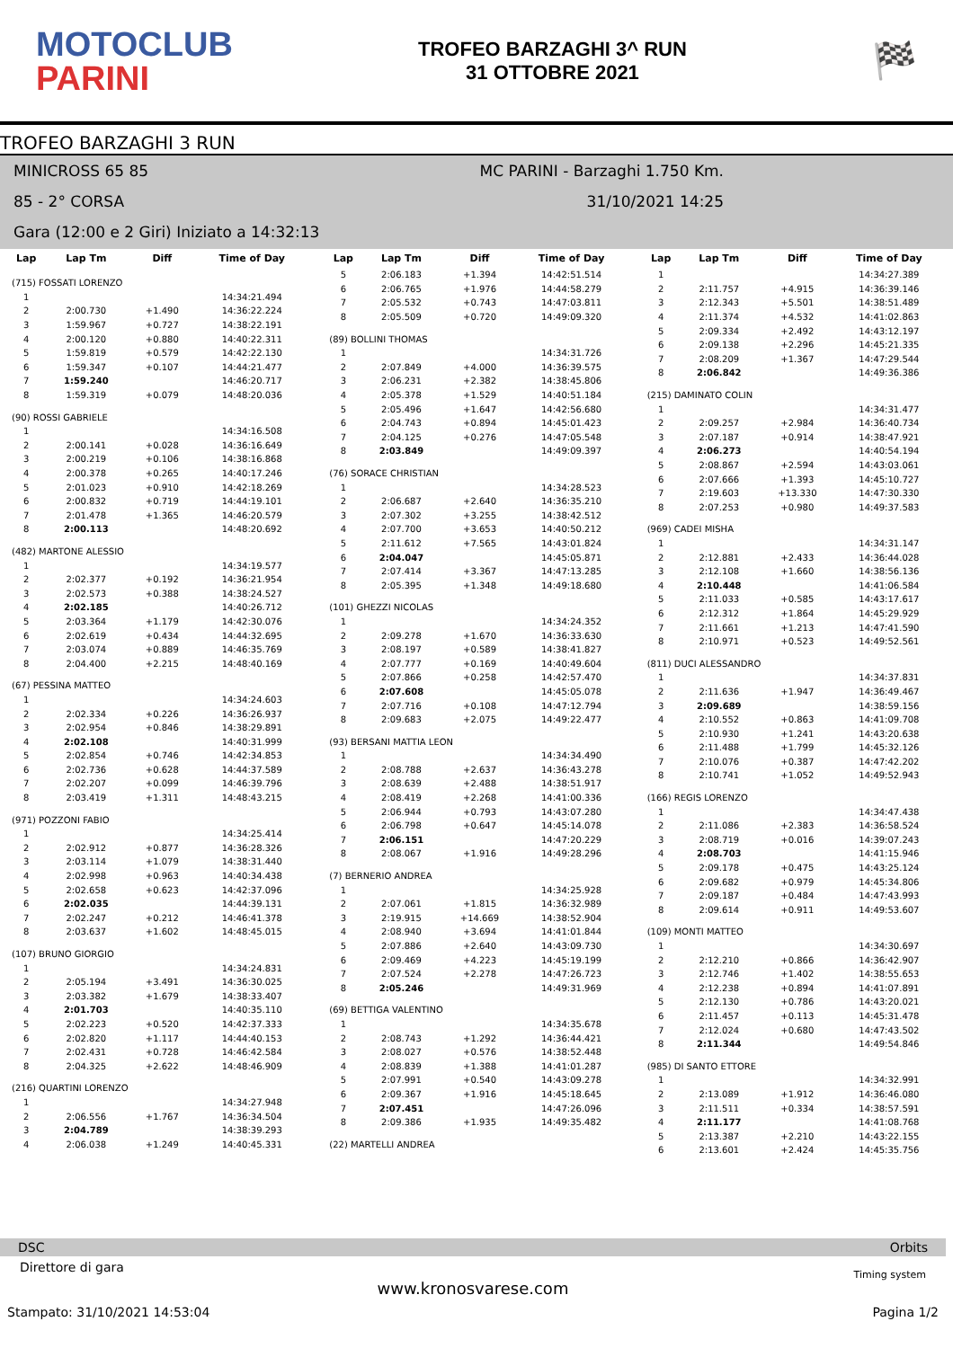MOTOCLUB
PARINI
TROFEO BARZAGHI 3^ RUN
31 OTTOBRE 2021
🏁
TROFEO BARZAGHI 3 RUN
MINICROSS 65 85 MC PARINI - Barzaghi 1.750 Km.
85 - 2° CORSA 31/10/2021 14:25
Gara (12:00 e 2 Giri) Iniziato a 14:32:13
| Lap | Lap Tm | Diff | Time of Day |
| --- | --- | --- | --- |
| (715) FOSSATI LORENZO | | | |
| 1 | | | 14:34:21.494 |
| 2 | 2:00.730 | +1.490 | 14:36:22.224 |
| 3 | 1:59.967 | +0.727 | 14:38:22.191 |
| 4 | 2:00.120 | +0.880 | 14:40:22.311 |
| 5 | 1:59.819 | +0.579 | 14:42:22.130 |
| 6 | 1:59.347 | +0.107 | 14:44:21.477 |
| 7 | 1:59.240 | | 14:46:20.717 |
| 8 | 1:59.319 | +0.079 | 14:48:20.036 |
| (90) ROSSI GABRIELE | | | |
| 1 | | | 14:34:16.508 |
| 2 | 2:00.141 | +0.028 | 14:36:16.649 |
| 3 | 2:00.219 | +0.106 | 14:38:16.868 |
| 4 | 2:00.378 | +0.265 | 14:40:17.246 |
| 5 | 2:01.023 | +0.910 | 14:42:18.269 |
| 6 | 2:00.832 | +0.719 | 14:44:19.101 |
| 7 | 2:01.478 | +1.365 | 14:46:20.579 |
| 8 | 2:00.113 | | 14:48:20.692 |
| (482) MARTONE ALESSIO | | | |
| 1 | | | 14:34:19.577 |
| 2 | 2:02.377 | +0.192 | 14:36:21.954 |
| 3 | 2:02.573 | +0.388 | 14:38:24.527 |
| 4 | 2:02.185 | | 14:40:26.712 |
| 5 | 2:03.364 | +1.179 | 14:42:30.076 |
| 6 | 2:02.619 | +0.434 | 14:44:32.695 |
| 7 | 2:03.074 | +0.889 | 14:46:35.769 |
| 8 | 2:04.400 | +2.215 | 14:48:40.169 |
| (67) PESSINA MATTEO | | | |
| 1 | | | 14:34:24.603 |
| 2 | 2:02.334 | +0.226 | 14:36:26.937 |
| 3 | 2:02.954 | +0.846 | 14:38:29.891 |
| 4 | 2:02.108 | | 14:40:31.999 |
| 5 | 2:02.854 | +0.746 | 14:42:34.853 |
| 6 | 2:02.736 | +0.628 | 14:44:37.589 |
| 7 | 2:02.207 | +0.099 | 14:46:39.796 |
| 8 | 2:03.419 | +1.311 | 14:48:43.215 |
| (971) POZZONI FABIO | | | |
| 1 | | | 14:34:25.414 |
| 2 | 2:02.912 | +0.877 | 14:36:28.326 |
| 3 | 2:03.114 | +1.079 | 14:38:31.440 |
| 4 | 2:02.998 | +0.963 | 14:40:34.438 |
| 5 | 2:02.658 | +0.623 | 14:42:37.096 |
| 6 | 2:02.035 | | 14:44:39.131 |
| 7 | 2:02.247 | +0.212 | 14:46:41.378 |
| 8 | 2:03.637 | +1.602 | 14:48:45.015 |
| (107) BRUNO GIORGIO | | | |
| 1 | | | 14:34:24.831 |
| 2 | 2:05.194 | +3.491 | 14:36:30.025 |
| 3 | 2:03.382 | +1.679 | 14:38:33.407 |
| 4 | 2:01.703 | | 14:40:35.110 |
| 5 | 2:02.223 | +0.520 | 14:42:37.333 |
| 6 | 2:02.820 | +1.117 | 14:44:40.153 |
| 7 | 2:02.431 | +0.728 | 14:46:42.584 |
| 8 | 2:04.325 | +2.622 | 14:48:46.909 |
| (216) QUARTINI LORENZO | | | |
| 1 | | | 14:34:27.948 |
| 2 | 2:06.556 | +1.767 | 14:36:34.504 |
| 3 | 2:04.789 | | 14:38:39.293 |
| 4 | 2:06.038 | +1.249 | 14:40:45.331 |
| Lap | Lap Tm | Diff | Time of Day |
| --- | --- | --- | --- |
| 5 | 2:06.183 | +1.394 | 14:42:51.514 |
| 6 | 2:06.765 | +1.976 | 14:44:58.279 |
| 7 | 2:05.532 | +0.743 | 14:47:03.811 |
| 8 | 2:05.509 | +0.720 | 14:49:09.320 |
| (89) BOLLINI THOMAS | | | |
| 1 | | | 14:34:31.726 |
| 2 | 2:07.849 | +4.000 | 14:36:39.575 |
| 3 | 2:06.231 | +2.382 | 14:38:45.806 |
| 4 | 2:05.378 | +1.529 | 14:40:51.184 |
| 5 | 2:05.496 | +1.647 | 14:42:56.680 |
| 6 | 2:04.743 | +0.894 | 14:45:01.423 |
| 7 | 2:04.125 | +0.276 | 14:47:05.548 |
| 8 | 2:03.849 | | 14:49:09.397 |
| (76) SORACE CHRISTIAN | | | |
| 1 | | | 14:34:28.523 |
| 2 | 2:06.687 | +2.640 | 14:36:35.210 |
| 3 | 2:07.302 | +3.255 | 14:38:42.512 |
| 4 | 2:07.700 | +3.653 | 14:40:50.212 |
| 5 | 2:11.612 | +7.565 | 14:43:01.824 |
| 6 | 2:04.047 | | 14:45:05.871 |
| 7 | 2:07.414 | +3.367 | 14:47:13.285 |
| 8 | 2:05.395 | +1.348 | 14:49:18.680 |
| (101) GHEZZI NICOLAS | | | |
| 1 | | | 14:34:24.352 |
| 2 | 2:09.278 | +1.670 | 14:36:33.630 |
| 3 | 2:08.197 | +0.589 | 14:38:41.827 |
| 4 | 2:07.777 | +0.169 | 14:40:49.604 |
| 5 | 2:07.866 | +0.258 | 14:42:57.470 |
| 6 | 2:07.608 | | 14:45:05.078 |
| 7 | 2:07.716 | +0.108 | 14:47:12.794 |
| 8 | 2:09.683 | +2.075 | 14:49:22.477 |
| (93) BERSANI MATTIA LEON | | | |
| 1 | | | 14:34:34.490 |
| 2 | 2:08.788 | +2.637 | 14:36:43.278 |
| 3 | 2:08.639 | +2.488 | 14:38:51.917 |
| 4 | 2:08.419 | +2.268 | 14:41:00.336 |
| 5 | 2:06.944 | +0.793 | 14:43:07.280 |
| 6 | 2:06.798 | +0.647 | 14:45:14.078 |
| 7 | 2:06.151 | | 14:47:20.229 |
| 8 | 2:08.067 | +1.916 | 14:49:28.296 |
| (7) BERNERIO ANDREA | | | |
| 1 | | | 14:34:25.928 |
| 2 | 2:07.061 | +1.815 | 14:36:32.989 |
| 3 | 2:19.915 | +14.669 | 14:38:52.904 |
| 4 | 2:08.940 | +3.694 | 14:41:01.844 |
| 5 | 2:07.886 | +2.640 | 14:43:09.730 |
| 6 | 2:09.469 | +4.223 | 14:45:19.199 |
| 7 | 2:07.524 | +2.278 | 14:47:26.723 |
| 8 | 2:05.246 | | 14:49:31.969 |
| (69) BETTIGA VALENTINO | | | |
| 1 | | | 14:34:35.678 |
| 2 | 2:08.743 | +1.292 | 14:36:44.421 |
| 3 | 2:08.027 | +0.576 | 14:38:52.448 |
| 4 | 2:08.839 | +1.388 | 14:41:01.287 |
| 5 | 2:07.991 | +0.540 | 14:43:09.278 |
| 6 | 2:09.367 | +1.916 | 14:45:18.645 |
| 7 | 2:07.451 | | 14:47:26.096 |
| 8 | 2:09.386 | +1.935 | 14:49:35.482 |
| (22) MARTELLI ANDREA | | | |
| Lap | Lap Tm | Diff | Time of Day |
| --- | --- | --- | --- |
| 1 | | | 14:34:27.389 |
| 2 | 2:11.757 | +4.915 | 14:36:39.146 |
| 3 | 2:12.343 | +5.501 | 14:38:51.489 |
| 4 | 2:11.374 | +4.532 | 14:41:02.863 |
| 5 | 2:09.334 | +2.492 | 14:43:12.197 |
| 6 | 2:09.138 | +2.296 | 14:45:21.335 |
| 7 | 2:08.209 | +1.367 | 14:47:29.544 |
| 8 | 2:06.842 | | 14:49:36.386 |
| (215) DAMINATO COLIN | | | |
| 1 | | | 14:34:31.477 |
| 2 | 2:09.257 | +2.984 | 14:36:40.734 |
| 3 | 2:07.187 | +0.914 | 14:38:47.921 |
| 4 | 2:06.273 | | 14:40:54.194 |
| 5 | 2:08.867 | +2.594 | 14:43:03.061 |
| 6 | 2:07.666 | +1.393 | 14:45:10.727 |
| 7 | 2:19.603 | +13.330 | 14:47:30.330 |
| 8 | 2:07.253 | +0.980 | 14:49:37.583 |
| (969) CADEI MISHA | | | |
| 1 | | | 14:34:31.147 |
| 2 | 2:12.881 | +2.433 | 14:36:44.028 |
| 3 | 2:12.108 | +1.660 | 14:38:56.136 |
| 4 | 2:10.448 | | 14:41:06.584 |
| 5 | 2:11.033 | +0.585 | 14:43:17.617 |
| 6 | 2:12.312 | +1.864 | 14:45:29.929 |
| 7 | 2:11.661 | +1.213 | 14:47:41.590 |
| 8 | 2:10.971 | +0.523 | 14:49:52.561 |
| (811) DUCI ALESSANDRO | | | |
| 1 | | | 14:34:37.831 |
| 2 | 2:11.636 | +1.947 | 14:36:49.467 |
| 3 | 2:09.689 | | 14:38:59.156 |
| 4 | 2:10.552 | +0.863 | 14:41:09.708 |
| 5 | 2:10.930 | +1.241 | 14:43:20.638 |
| 6 | 2:11.488 | +1.799 | 14:45:32.126 |
| 7 | 2:10.076 | +0.387 | 14:47:42.202 |
| 8 | 2:10.741 | +1.052 | 14:49:52.943 |
| (166) REGIS LORENZO | | | |
| 1 | | | 14:34:47.438 |
| 2 | 2:11.086 | +2.383 | 14:36:58.524 |
| 3 | 2:08.719 | +0.016 | 14:39:07.243 |
| 4 | 2:08.703 | | 14:41:15.946 |
| 5 | 2:09.178 | +0.475 | 14:43:25.124 |
| 6 | 2:09.682 | +0.979 | 14:45:34.806 |
| 7 | 2:09.187 | +0.484 | 14:47:43.993 |
| 8 | 2:09.614 | +0.911 | 14:49:53.607 |
| (109) MONTI MATTEO | | | |
| 1 | | | 14:34:30.697 |
| 2 | 2:12.210 | +0.866 | 14:36:42.907 |
| 3 | 2:12.746 | +1.402 | 14:38:55.653 |
| 4 | 2:12.238 | +0.894 | 14:41:07.891 |
| 5 | 2:12.130 | +0.786 | 14:43:20.021 |
| 6 | 2:11.457 | +0.113 | 14:45:31.478 |
| 7 | 2:12.024 | +0.680 | 14:47:43.502 |
| 8 | 2:11.344 | | 14:49:54.846 |
| (985) DI SANTO ETTORE | | | |
| 1 | | | 14:34:32.991 |
| 2 | 2:13.089 | +1.912 | 14:36:46.080 |
| 3 | 2:11.511 | +0.334 | 14:38:57.591 |
| 4 | 2:11.177 | | 14:41:08.768 |
| 5 | 2:13.387 | +2.210 | 14:43:22.155 |
| 6 | 2:13.601 | +2.424 | 14:45:35.756 |
DSC Orbits
Direttore di gara Timing system
www.kronosvarese.com
Stampato: 31/10/2021 14:53:04 Pagina 1/2